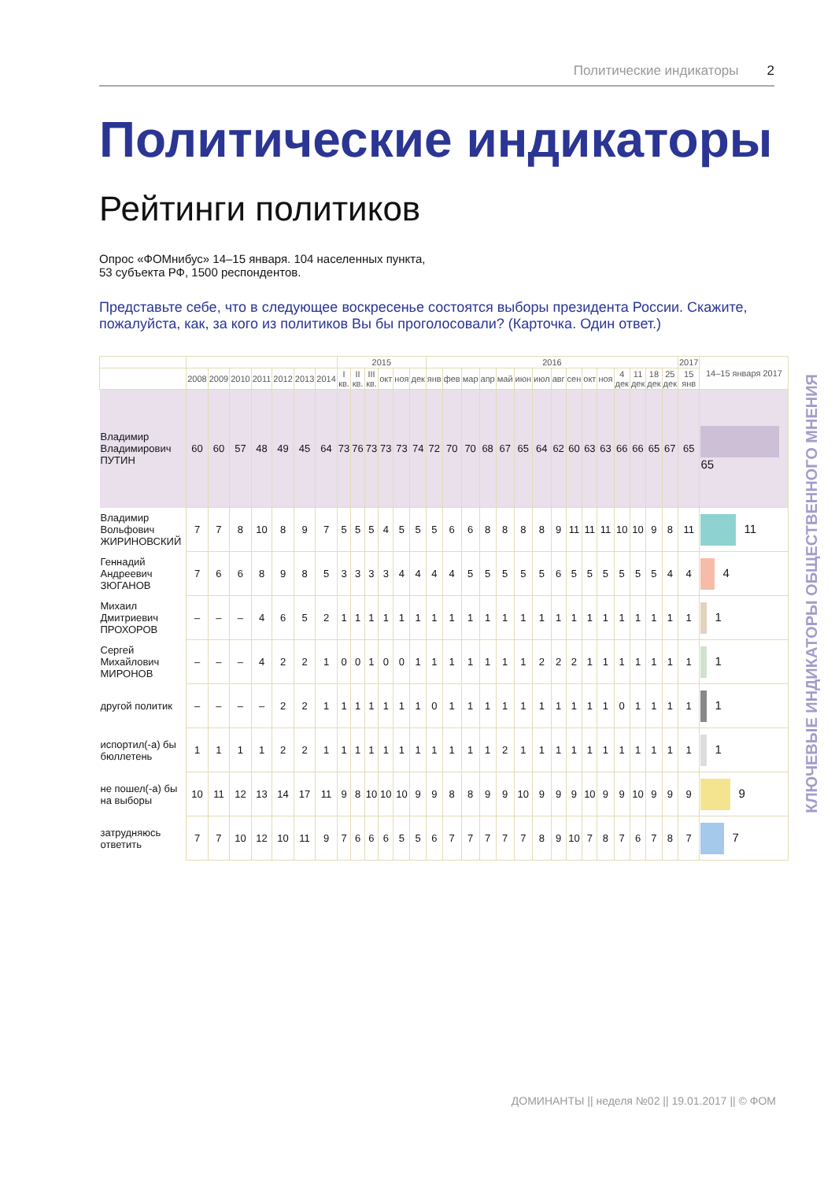Политические индикаторы 2
Политические индикаторы
Рейтинги политиков
Опрос «ФОМнибус» 14–15 января. 104 населенных пункта,
53 субъекта РФ, 1500 респондентов.
Представьте себе, что в следующее воскресенье состоятся выборы президента России. Скажите, пожалуйста, как, за кого из политиков Вы бы проголосовали? (Карточка. Один ответ.)
| | | | | | | | | 2015 | | | | | | 2016 | | | | | | | | | | | | | | | 2017 | 14–15 января 2017 |
| --- | --- | --- | --- | --- | --- | --- | --- | --- | --- | --- | --- | --- | --- | --- | --- | --- | --- | --- | --- | --- | --- | --- | --- | --- | --- | --- | --- | --- | --- | --- |
| | 2008 | 2009 | 2010 | 2011 | 2012 | 2013 | 2014 | I кв. | II кв. | III кв. | окт | ноя | дек | янв | фев | мар | апр | май | июн | июл | авг | сен | окт | ноя | 4 дек | 11 дек | 18 дек | 25 дек | 15 янв | |
| Владимир Владимирович ПУТИН | 60 | 60 | 57 | 48 | 49 | 45 | 64 | 73 | 76 | 73 | 73 | 73 | 74 | 72 | 70 | 70 | 68 | 67 | 65 | 64 | 62 | 60 | 63 | 63 | 66 | 66 | 65 | 67 | 65 | 65 |
| Владимир Вольфович ЖИРИНОВСКИЙ | 7 | 7 | 8 | 10 | 8 | 9 | 7 | 5 | 5 | 5 | 4 | 5 | 5 | 5 | 6 | 6 | 8 | 8 | 8 | 8 | 9 | 11 | 11 | 11 | 10 | 10 | 9 | 8 | 11 | 11 |
| Геннадий Андреевич ЗЮГАНОВ | 7 | 6 | 6 | 8 | 9 | 8 | 5 | 3 | 3 | 3 | 3 | 4 | 4 | 4 | 4 | 5 | 5 | 5 | 5 | 5 | 6 | 5 | 5 | 5 | 5 | 5 | 5 | 4 | 4 | 4 |
| Михаил Дмитриевич ПРОХОРОВ | – | – | – | 4 | 6 | 5 | 2 | 1 | 1 | 1 | 1 | 1 | 1 | 1 | 1 | 1 | 1 | 1 | 1 | 1 | 1 | 1 | 1 | 1 | 1 | 1 | 1 | 1 | 1 | 1 |
| Сергей Михайлович МИРОНОВ | – | – | – | 4 | 2 | 2 | 1 | 0 | 0 | 1 | 0 | 0 | 1 | 1 | 1 | 1 | 1 | 1 | 1 | 2 | 2 | 2 | 1 | 1 | 1 | 1 | 1 | 1 | 1 | 1 |
| другой политик | – | – | – | – | 2 | 2 | 1 | 1 | 1 | 1 | 1 | 1 | 1 | 0 | 1 | 1 | 1 | 1 | 1 | 1 | 1 | 1 | 1 | 1 | 0 | 1 | 1 | 1 | 1 | 1 |
| испортил(-а) бы бюллетень | 1 | 1 | 1 | 1 | 2 | 2 | 1 | 1 | 1 | 1 | 1 | 1 | 1 | 1 | 1 | 1 | 1 | 2 | 1 | 1 | 1 | 1 | 1 | 1 | 1 | 1 | 1 | 1 | 1 | 1 |
| не пошел(-а) бы на выборы | 10 | 11 | 12 | 13 | 14 | 17 | 11 | 9 | 8 | 10 | 10 | 10 | 9 | 9 | 8 | 8 | 9 | 9 | 10 | 9 | 9 | 9 | 10 | 9 | 9 | 10 | 9 | 9 | 9 | 9 |
| затрудняюсь ответить | 7 | 7 | 10 | 12 | 10 | 11 | 9 | 7 | 6 | 6 | 6 | 5 | 5 | 6 | 7 | 7 | 7 | 7 | 7 | 8 | 9 | 10 | 7 | 8 | 7 | 6 | 7 | 8 | 7 | 7 |
КЛЮЧЕВЫЕ ИНДИКАТОРЫ ОБЩЕСТВЕННОГО МНЕНИЯ
ДОМИНАНТЫ || неделя №02 || 19.01.2017 || © ФОМ